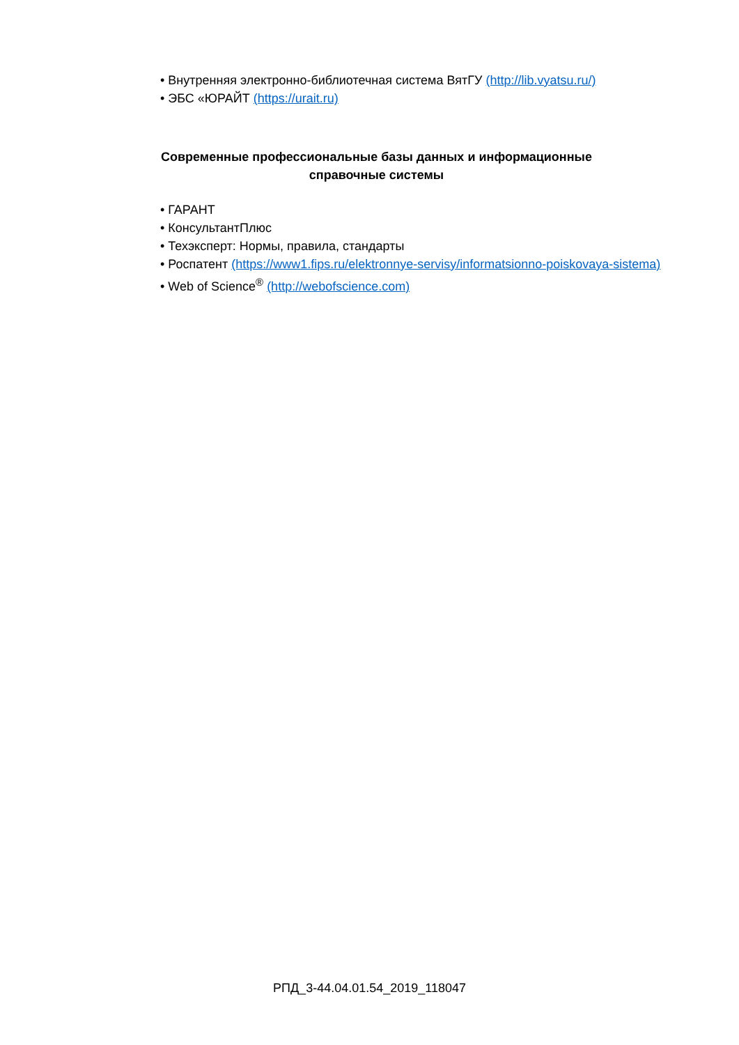• Внутренняя электронно-библиотечная система ВятГУ (http://lib.vyatsu.ru/)
• ЭБС «ЮРАЙТ (https://urait.ru)
Современные профессиональные базы данных и информационные справочные системы
• ГАРАНТ
• КонсультантПлюс
• Техэксперт: Нормы, правила, стандарты
• Роспатент (https://www1.fips.ru/elektronnye-servisy/informatsionno-poiskovaya-sistema)
• Web of Science<sup>®</sup> (http://webofscience.com)
РПД_3-44.04.01.54_2019_118047